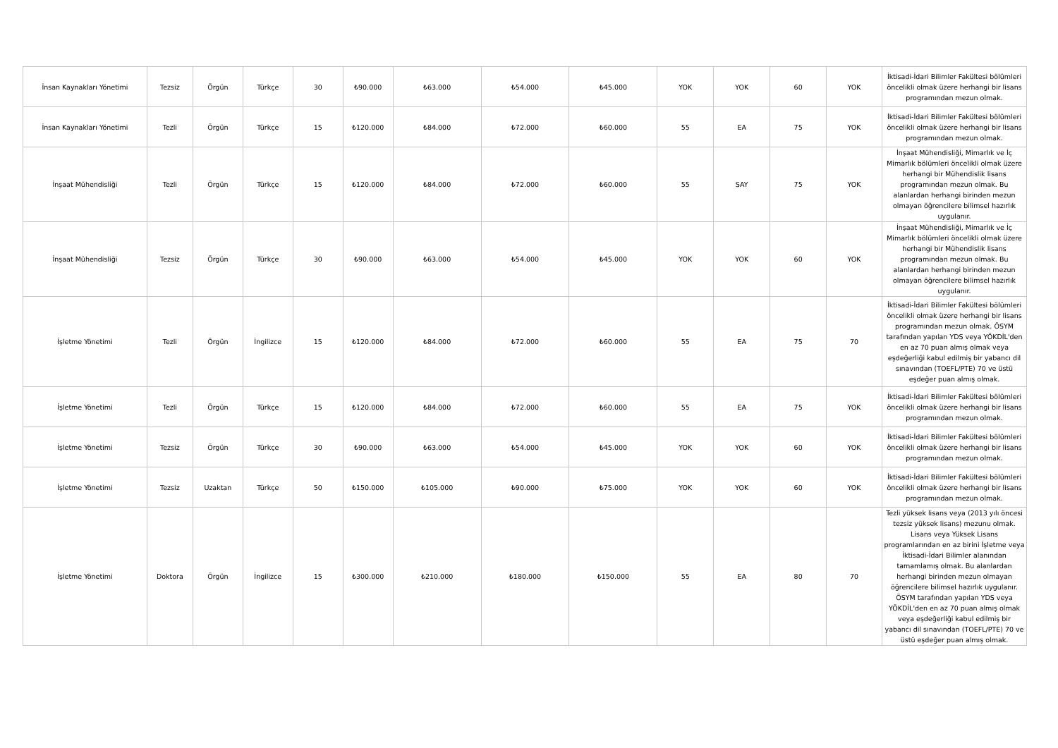| İnsan Kaynakları Yönetimi | Tezsiz | Örgün | Türkçe | 30 | ₺90.000 | ₺63.000 | ₺54.000 | ₺45.000 | YOK | YOK | 60 | YOK | İktisadi-İdari Bilimler Fakültesi bölümleri öncelikli olmak üzere herhangi bir lisans programından mezun olmak. |
| İnsan Kaynakları Yönetimi | Tezli | Örgün | Türkçe | 15 | ₺120.000 | ₺84.000 | ₺72.000 | ₺60.000 | 55 | EA | 75 | YOK | İktisadi-İdari Bilimler Fakültesi bölümleri öncelikli olmak üzere herhangi bir lisans programından mezun olmak. |
| İnşaat Mühendisliği | Tezli | Örgün | Türkçe | 15 | ₺120.000 | ₺84.000 | ₺72.000 | ₺60.000 | 55 | SAY | 75 | YOK | İnşaat Mühendisliği, Mimarlık ve İç Mimarlık bölümleri öncelikli olmak üzere herhangi bir Mühendislik lisans programından mezun olmak. Bu alanlardan herhangi birinden mezun olmayan öğrencilere bilimsel hazırlık uygulanır. |
| İnşaat Mühendisliği | Tezsiz | Örgün | Türkçe | 30 | ₺90.000 | ₺63.000 | ₺54.000 | ₺45.000 | YOK | YOK | 60 | YOK | İnşaat Mühendisliği, Mimarlık ve İç Mimarlık bölümleri öncelikli olmak üzere herhangi bir Mühendislik lisans programından mezun olmak. Bu alanlardan herhangi birinden mezun olmayan öğrencilere bilimsel hazırlık uygulanır. |
| İşletme Yönetimi | Tezli | Örgün | İngilizce | 15 | ₺120.000 | ₺84.000 | ₺72.000 | ₺60.000 | 55 | EA | 75 | 70 | İktisadi-İdari Bilimler Fakültesi bölümleri öncelikli olmak üzere herhangi bir lisans programından mezun olmak. ÖSYM tarafından yapılan YDS veya YÖKDİL'den en az 70 puan almış olmak veya eşdeğerliği kabul edilmiş bir yabancı dil sınavından (TOEFL/PTE) 70 ve üstü eşdeğer puan almış olmak. |
| İşletme Yönetimi | Tezli | Örgün | Türkçe | 15 | ₺120.000 | ₺84.000 | ₺72.000 | ₺60.000 | 55 | EA | 75 | YOK | İktisadi-İdari Bilimler Fakültesi bölümleri öncelikli olmak üzere herhangi bir lisans programından mezun olmak. |
| İşletme Yönetimi | Tezsiz | Örgün | Türkçe | 30 | ₺90.000 | ₺63.000 | ₺54.000 | ₺45.000 | YOK | YOK | 60 | YOK | İktisadi-İdari Bilimler Fakültesi bölümleri öncelikli olmak üzere herhangi bir lisans programından mezun olmak. |
| İşletme Yönetimi | Tezsiz | Uzaktan | Türkçe | 50 | ₺150.000 | ₺105.000 | ₺90.000 | ₺75.000 | YOK | YOK | 60 | YOK | İktisadi-İdari Bilimler Fakültesi bölümleri öncelikli olmak üzere herhangi bir lisans programından mezun olmak. |
| İşletme Yönetimi | Doktora | Örgün | İngilizce | 15 | ₺300.000 | ₺210.000 | ₺180.000 | ₺150.000 | 55 | EA | 80 | 70 | Tezli yüksek lisans veya (2013 yılı öncesi tezsiz yüksek lisans) mezunu olmak. Lisans veya Yüksek Lisans programlarından en az birini İşletme veya İktisadi-İdari Bilimler alanından tamamlamış olmak. Bu alanlardan herhangi birinden mezun olmayan öğrencilere bilimsel hazırlık uygulanır. ÖSYM tarafından yapılan YDS veya YÖKDİL'den en az 70 puan almış olmak veya eşdeğerliği kabul edilmiş bir yabancı dil sınavından (TOEFL/PTE) 70 ve üstü eşdeğer puan almış olmak. |